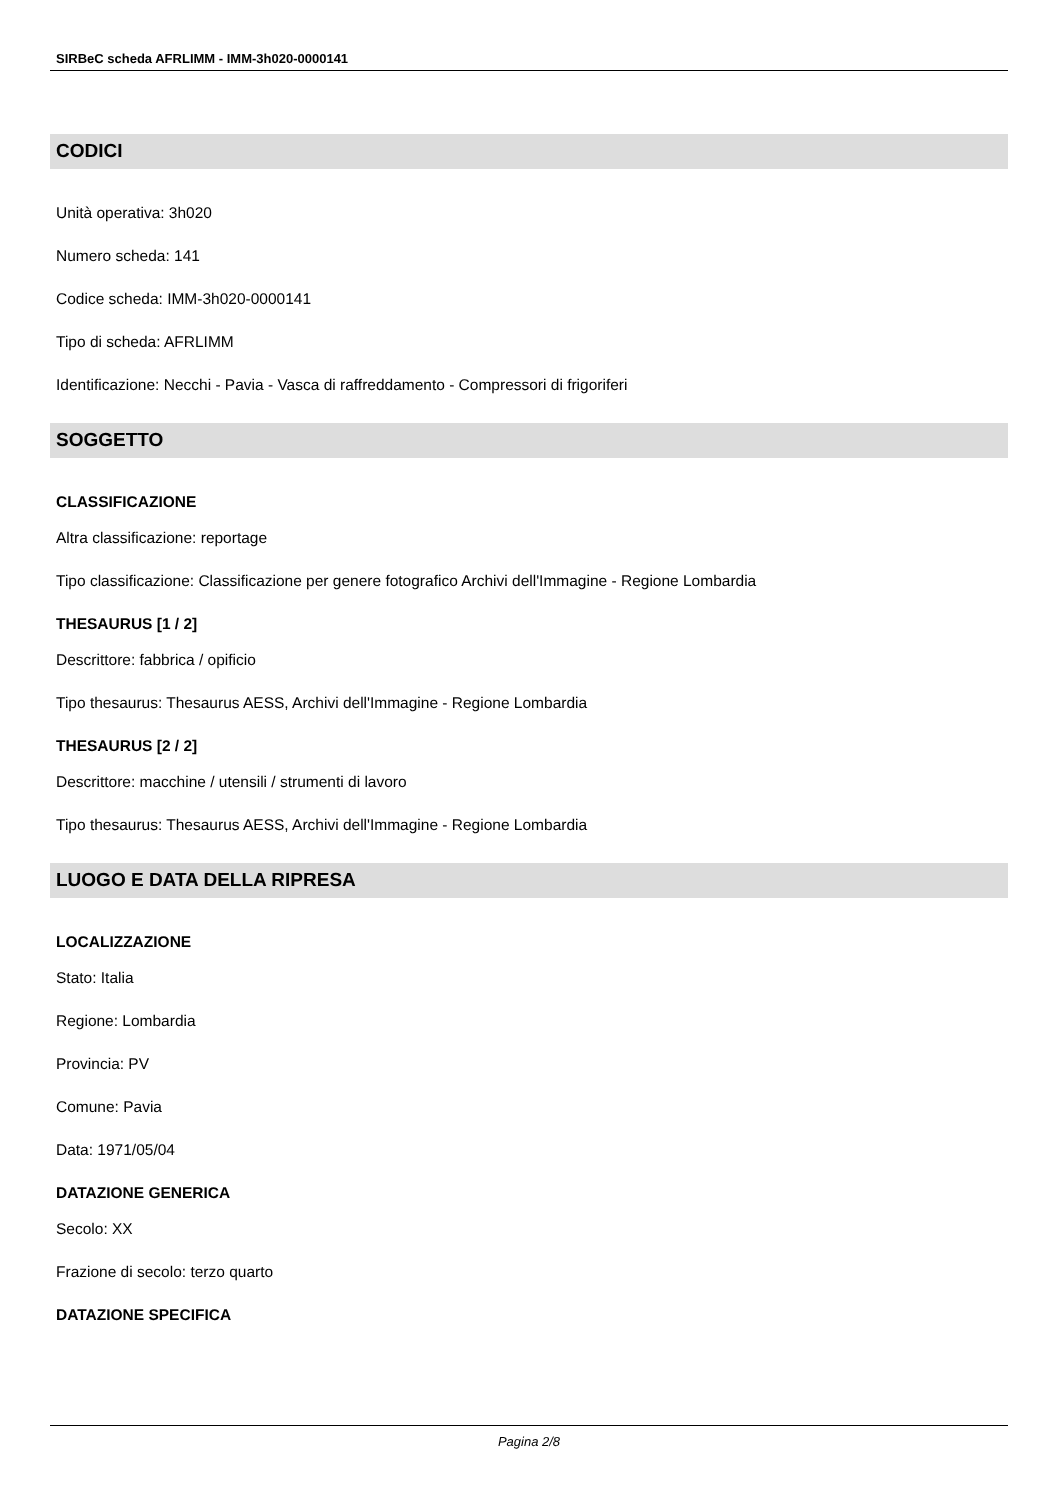SIRBeC scheda AFRLIMM - IMM-3h020-0000141
CODICI
Unità operativa: 3h020
Numero scheda: 141
Codice scheda: IMM-3h020-0000141
Tipo di scheda: AFRLIMM
Identificazione: Necchi - Pavia - Vasca di raffreddamento - Compressori di frigoriferi
SOGGETTO
CLASSIFICAZIONE
Altra classificazione: reportage
Tipo classificazione: Classificazione per genere fotografico Archivi dell'Immagine - Regione Lombardia
THESAURUS [1 / 2]
Descrittore: fabbrica / opificio
Tipo thesaurus: Thesaurus AESS, Archivi dell'Immagine - Regione Lombardia
THESAURUS [2 / 2]
Descrittore: macchine / utensili / strumenti di lavoro
Tipo thesaurus: Thesaurus AESS, Archivi dell'Immagine - Regione Lombardia
LUOGO E DATA DELLA RIPRESA
LOCALIZZAZIONE
Stato: Italia
Regione: Lombardia
Provincia: PV
Comune: Pavia
Data: 1971/05/04
DATAZIONE GENERICA
Secolo: XX
Frazione di secolo: terzo quarto
DATAZIONE SPECIFICA
Pagina 2/8